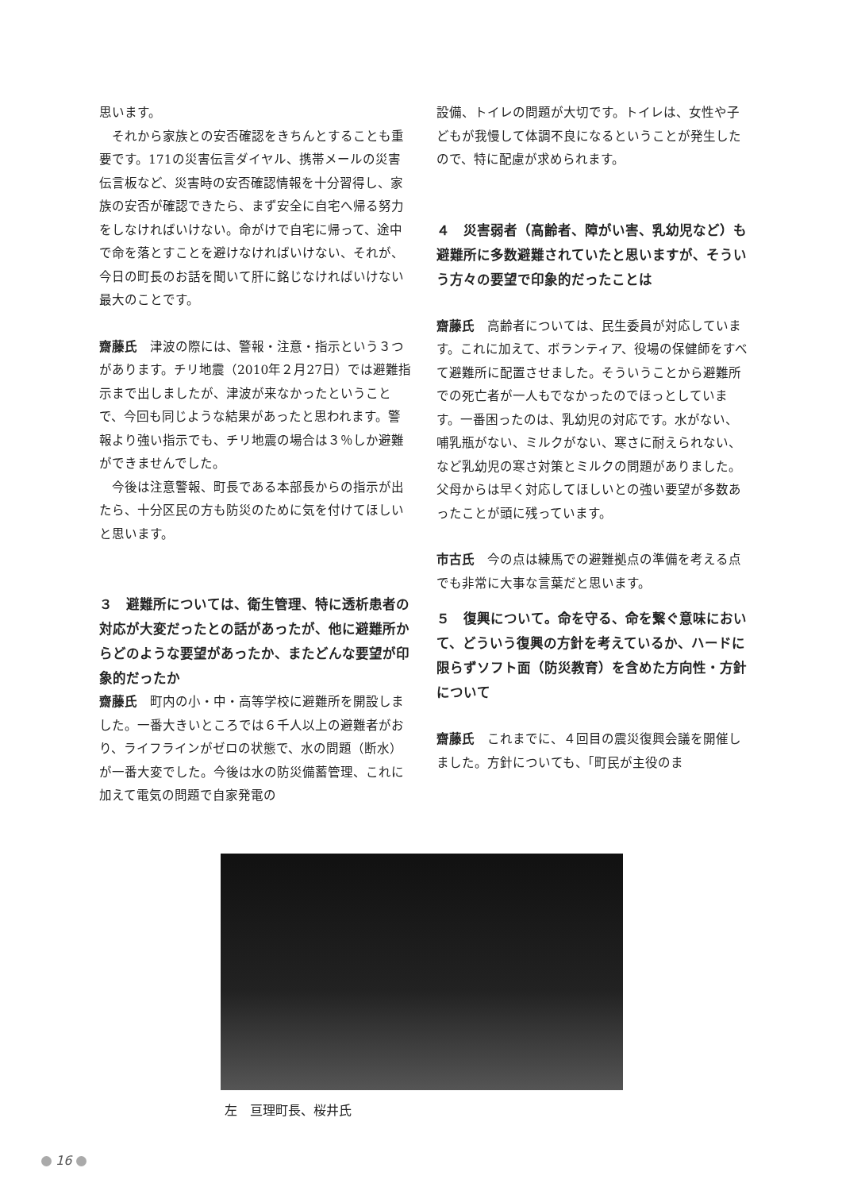思います。
それから家族との安否確認をきちんとすることも重要です。171の災害伝言ダイヤル、携帯メールの災害伝言板など、災害時の安否確認情報を十分習得し、家族の安否が確認できたら、まず安全に自宅へ帰る努力をしなければいけない。命がけで自宅に帰って、途中で命を落とすことを避けなければいけない、それが、今日の町長のお話を聞いて肝に銘じなければいけない最大のことです。
齋藤氏　津波の際には、警報・注意・指示という３つがあります。チリ地震（2010年２月27日）では避難指示まで出しましたが、津波が来なかったということで、今回も同じような結果があったと思われます。警報より強い指示でも、チリ地震の場合は３％しか避難ができませんでした。
今後は注意警報、町長である本部長からの指示が出たら、十分区民の方も防災のために気を付けてほしいと思います。
３　避難所については、衛生管理、特に透析患者の対応が大変だったとの話があったが、他に避難所からどのような要望があったか、またどんな要望が印象的だったか
齋藤氏　町内の小・中・高等学校に避難所を開設しました。一番大きいところでは６千人以上の避難者がおり、ライフラインがゼロの状態で、水の問題（断水）が一番大変でした。今後は水の防災備蓄管理、これに加えて電気の問題で自家発電の
設備、トイレの問題が大切です。トイレは、女性や子どもが我慢して体調不良になるということが発生したので、特に配慮が求められます。
４　災害弱者（高齢者、障がい害、乳幼児など）も避難所に多数避難されていたと思いますが、そういう方々の要望で印象的だったことは
齋藤氏　高齢者については、民生委員が対応しています。これに加えて、ボランティア、役場の保健師をすべて避難所に配置させました。そういうことから避難所での死亡者が一人もでなかったのでほっとしています。一番困ったのは、乳幼児の対応です。水がない、哺乳瓶がない、ミルクがない、寒さに耐えられない、など乳幼児の寒さ対策とミルクの問題がありました。父母からは早く対応してほしいとの強い要望が多数あったことが頭に残っています。
市古氏　今の点は練馬での避難拠点の準備を考える点でも非常に大事な言葉だと思います。
５　復興について。命を守る、命を繋ぐ意味において、どういう復興の方針を考えているか、ハードに限らずソフト面（防災教育）を含めた方向性・方針について
齋藤氏　これまでに、４回目の震災復興会議を開催しました。方針についても、「町民が主役のま
左　亘理町長、桜井氏
16